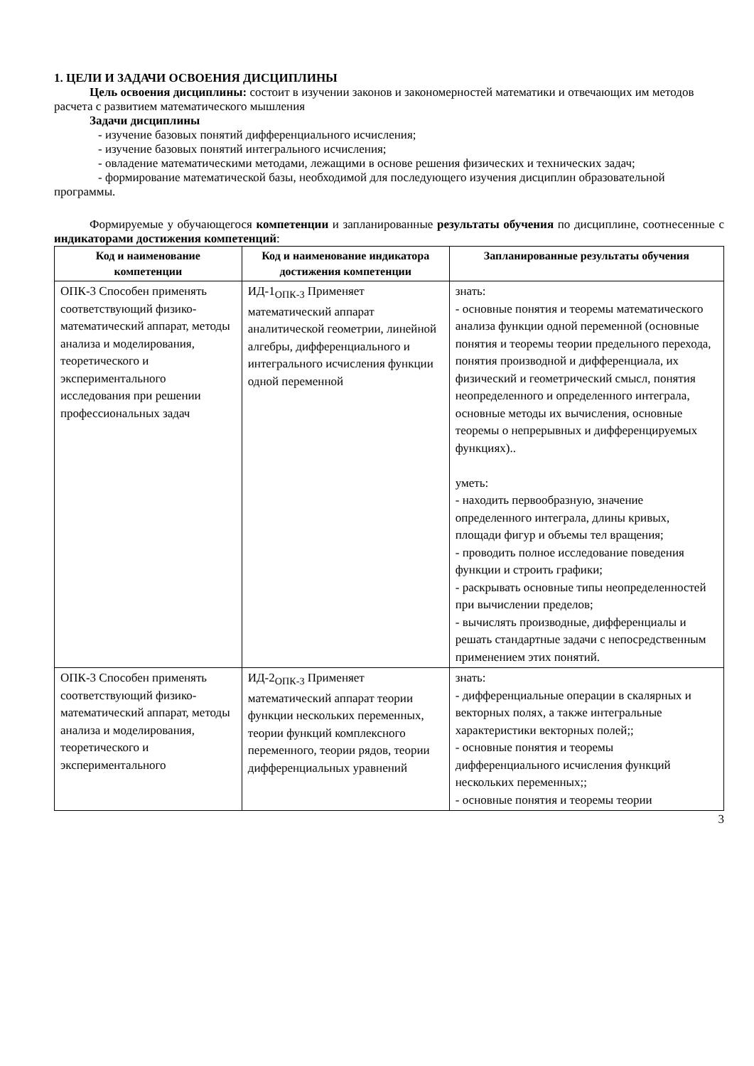1. ЦЕЛИ И ЗАДАЧИ ОСВОЕНИЯ ДИСЦИПЛИНЫ
Цель освоения дисциплины: состоит в изучении законов и закономерностей математики и отвечающих им методов расчета с развитием математического мышления
Задачи дисциплины
- изучение базовых понятий дифференциального исчисления;
- изучение базовых понятий интегрального исчисления;
- овладение математическими методами, лежащими в основе решения физических и технических задач;
- формирование математической базы, необходимой для последующего изучения дисциплин образовательной программы.
Формируемые у обучающегося компетенции и запланированные результаты обучения по дисциплине, соотнесенные с индикаторами достижения компетенций:
| Код и наименование компетенции | Код и наименование индикатора достижения компетенции | Запланированные результаты обучения |
| --- | --- | --- |
| ОПК-3 Способен применять соответствующий физико-математический аппарат, методы анализа и моделирования, теоретического и экспериментального исследования при решении профессиональных задач | ИД-1<sub>ОПК-3</sub> Применяет математический аппарат аналитической геометрии, линейной алгебры, дифференциального и интегрального исчисления функции одной переменной | знать: - основные понятия и теоремы математического анализа функции одной переменной (основные понятия и теоремы теории предельного перехода, понятия производной и дифференциала, их физический и геометрический смысл, понятия неопределенного и определенного интеграла, основные методы их вычисления, основные теоремы о непрерывных и дифференцируемых функциях).. уметь: - находить первообразную, значение определенного интеграла, длины кривых, площади фигур и объемы тел вращения; - проводить полное исследование поведения функции и строить графики; - раскрывать основные типы неопределенностей при вычислении пределов; - вычислять производные, дифференциалы и решать стандартные задачи с непосредственным применением этих понятий. |
| ОПК-3 Способен применять соответствующий физико-математический аппарат, методы анализа и моделирования, теоретического и экспериментального | ИД-2<sub>ОПК-3</sub> Применяет математический аппарат теории функции нескольких переменных, теории функций комплексного переменного, теории рядов, теории дифференциальных уравнений | знать: - дифференциальные операции в скалярных и векторных полях, а также интегральные характеристики векторных полей;; - основные понятия и теоремы дифференциального исчисления функций нескольких переменных;; - основные понятия и теоремы теории |
3